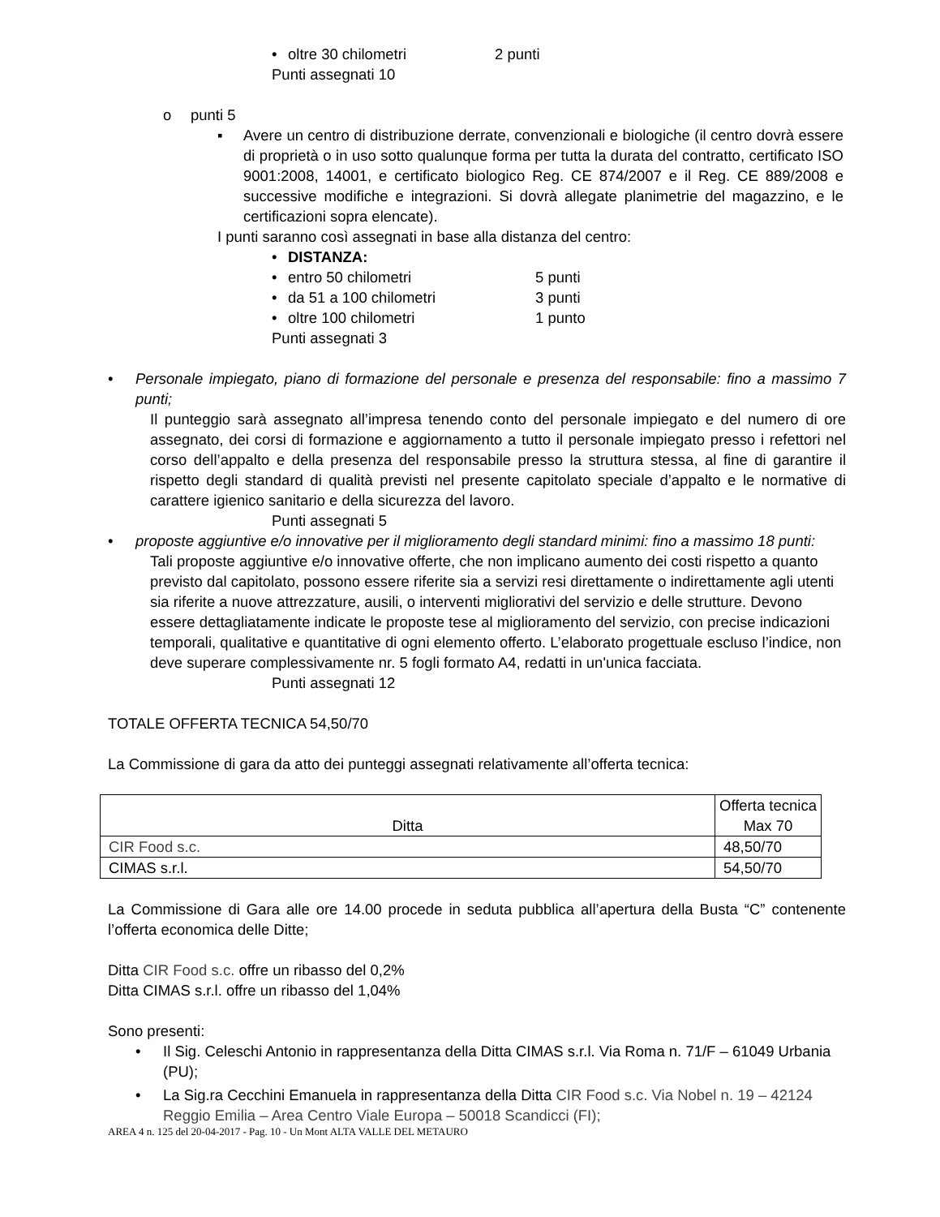• oltre 30 chilometri 2 punti
Punti assegnati 10
o punti 5
▪ Avere un centro di distribuzione derrate, convenzionali e biologiche (il centro dovrà essere di proprietà o in uso sotto qualunque forma per tutta la durata del contratto, certificato ISO 9001:2008, 14001, e certificato biologico Reg. CE 874/2007 e il Reg. CE 889/2008 e successive modifiche e integrazioni. Si dovrà allegate planimetrie del magazzino, e le certificazioni sopra elencate).
I punti saranno così assegnati in base alla distanza del centro:
• DISTANZA:
• entro 50 chilometri 5 punti
• da 51 a 100 chilometri 3 punti
• oltre 100 chilometri 1 punto
Punti assegnati 3
• Personale impiegato, piano di formazione del personale e presenza del responsabile: fino a massimo 7 punti;
Il punteggio sarà assegnato all’impresa tenendo conto del personale impiegato e del numero di ore assegnato, dei corsi di formazione e aggiornamento a tutto il personale impiegato presso i refettori nel corso dell’appalto e della presenza del responsabile presso la struttura stessa, al fine di garantire il rispetto degli standard di qualità previsti nel presente capitolato speciale d’appalto e le normative di carattere igienico sanitario e della sicurezza del lavoro.
Punti assegnati 5
• proposte aggiuntive e/o innovative per il miglioramento degli standard minimi: fino a massimo 18 punti:
Tali proposte aggiuntive e/o innovative offerte, che non implicano aumento dei costi rispetto a quanto previsto dal capitolato, possono essere riferite sia a servizi resi direttamente o indirettamente agli utenti sia riferite a nuove attrezzature, ausili, o interventi migliorativi del servizio e delle strutture. Devono essere dettagliatamente indicate le proposte tese al miglioramento del servizio, con precise indicazioni temporali, qualitative e quantitative di ogni elemento offerto. L’elaborato progettuale escluso l’indice, non deve superare complessivamente nr. 5 fogli formato A4, redatti in un'unica facciata.
Punti assegnati 12
TOTALE OFFERTA TECNICA 54,50/70
La Commissione di gara da atto dei punteggi assegnati relativamente all’offerta tecnica:
| Ditta | Offerta tecnica Max 70 |
| --- | --- |
| CIR Food s.c. | 48,50/70 |
| CIMAS s.r.l. | 54,50/70 |
La Commissione di Gara alle ore 14.00 procede in seduta pubblica all’apertura della Busta “C” contenente l’offerta economica delle Ditte;
Ditta CIR Food s.c. offre un ribasso del 0,2%
Ditta CIMAS s.r.l. offre un ribasso del 1,04%
Sono presenti:
• Il Sig. Celeschi Antonio in rappresentanza della Ditta CIMAS s.r.l. Via Roma n. 71/F – 61049 Urbania (PU);
• La Sig.ra Cecchini Emanuela in rappresentanza della Ditta CIR Food s.c. Via Nobel n. 19 – 42124 Reggio Emilia – Area Centro Viale Europa – 50018 Scandicci (FI);
AREA 4 n. 125 del 20-04-2017 - Pag. 10 - Un Mont ALTA VALLE DEL METAURO